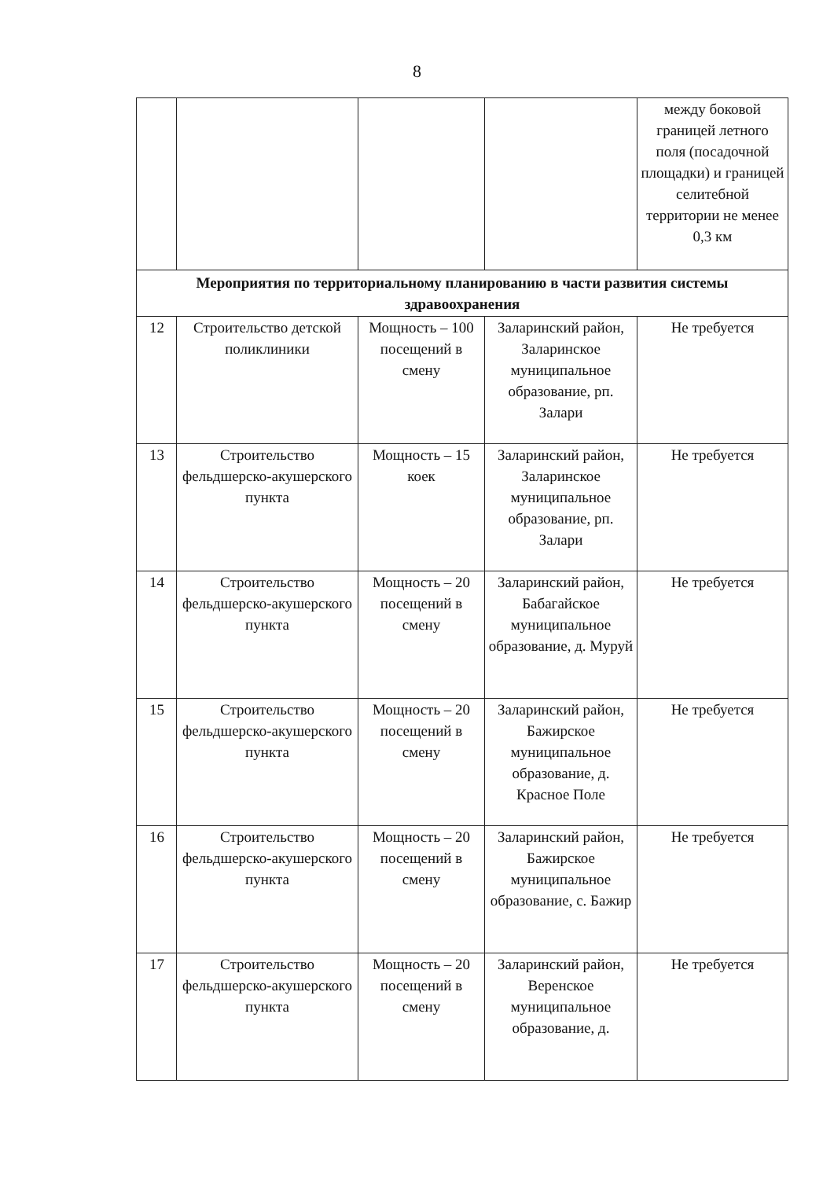8
| | | | | между боковой границей летного поля (посадочной площадки) и границей селитебной территории не менее 0,3 км |
| Мероприятия по территориальному планированию в части развития системы здравоохранения | | | | |
| 12 | Строительство детской поликлиники | Мощность – 100 посещений в смену | Заларинский район, Заларинское муниципальное образование, рп. Залари | Не требуется |
| 13 | Строительство фельдшерско-акушерского пункта | Мощность – 15 коек | Заларинский район, Заларинское муниципальное образование, рп. Залари | Не требуется |
| 14 | Строительство фельдшерско-акушерского пункта | Мощность – 20 посещений в смену | Заларинский район, Бабагайское муниципальное образование, д. Муруй | Не требуется |
| 15 | Строительство фельдшерско-акушерского пункта | Мощность – 20 посещений в смену | Заларинский район, Бажирское муниципальное образование, д. Красное Поле | Не требуется |
| 16 | Строительство фельдшерско-акушерского пункта | Мощность – 20 посещений в смену | Заларинский район, Бажирское муниципальное образование, с. Бажир | Не требуется |
| 17 | Строительство фельдшерско-акушерского пункта | Мощность – 20 посещений в смену | Заларинский район, Веренское муниципальное образование, д. | Не требуется |